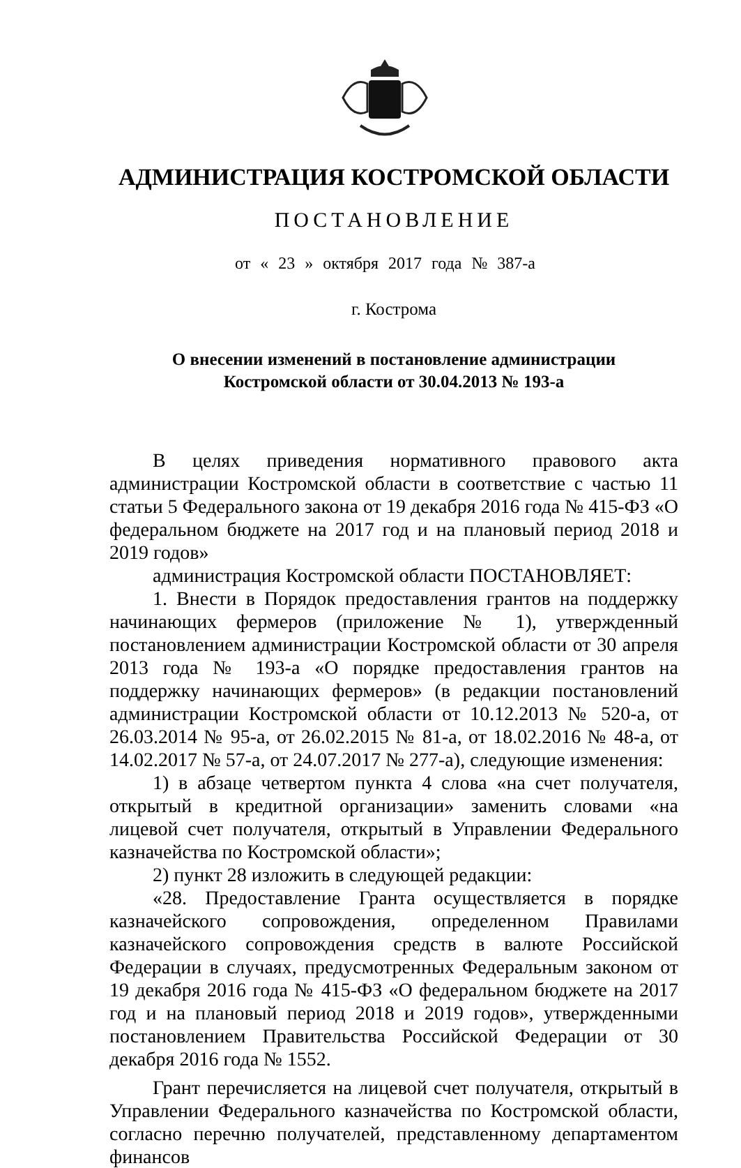АДМИНИСТРАЦИЯ КОСТРОМСКОЙ ОБЛАСТИ
ПОСТАНОВЛЕНИЕ
от « 23 » октября 2017 года № 387-а
г. Кострома
О внесении изменений в постановление администрации
Костромской области от 30.04.2013 № 193-а
В целях приведения нормативного правового акта администрации Костромской области в соответствие с частью 11 статьи 5 Федерального закона от 19 декабря 2016 года № 415-ФЗ «О федеральном бюджете на 2017 год и на плановый период 2018 и 2019 годов»
администрация Костромской области ПОСТАНОВЛЯЕТ:
1. Внести в Порядок предоставления грантов на поддержку начинающих фермеров (приложение № 1), утвержденный постановлением администрации Костромской области от 30 апреля 2013 года № 193-а «О порядке предоставления грантов на поддержку начинающих фермеров» (в редакции постановлений администрации Костромской области от 10.12.2013 № 520-а, от 26.03.2014 № 95-а, от 26.02.2015 № 81-а, от 18.02.2016 № 48-а, от 14.02.2017 № 57-а, от 24.07.2017 № 277-а), следующие изменения:
1) в абзаце четвертом пункта 4 слова «на счет получателя, открытый в кредитной организации» заменить словами «на лицевой счет получателя, открытый в Управлении Федерального казначейства по Костромской области»;
2) пункт 28 изложить в следующей редакции:
«28. Предоставление Гранта осуществляется в порядке казначейского сопровождения, определенном Правилами казначейского сопровождения средств в валюте Российской Федерации в случаях, предусмотренных Федеральным законом от 19 декабря 2016 года № 415-ФЗ «О федеральном бюджете на 2017 год и на плановый период 2018 и 2019 годов», утвержденными постановлением Правительства Российской Федерации от 30 декабря 2016 года № 1552.
Грант перечисляется на лицевой счет получателя, открытый в Управлении Федерального казначейства по Костромской области, согласно перечню получателей, представленному департаментом финансов